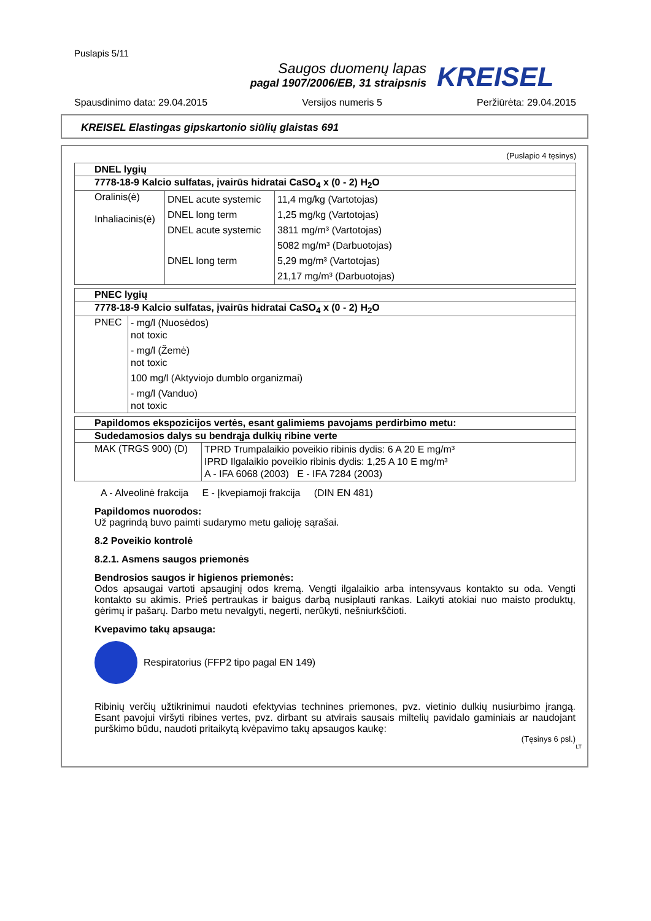Puslapis 5/11
Saugos duomenų lapas
pagal 1907/2006/EB, 31 straipsnis
KREISEL
Spausdinimo data: 29.04.2015 Versijos numeris 5 Peržiūrėta: 29.04.2015
KREISEL Elastingas gipskartonio siūlių glaistas 691
(Puslapio 4 tęsinys)
| DNEL lygių | | |
| 7778-18-9 Kalcio sulfatas, įvairūs hidratai CaSO<sub>4</sub> x (0 - 2) H<sub>2</sub>O | | |
| Oralinis(ė) Inhaliacinis(ė) | DNEL acute systemic DNEL long term DNEL acute systemic DNEL long term | 11,4 mg/kg (Vartotojas) 1,25 mg/kg (Vartotojas) 3811 mg/m³ (Vartotojas) 5082 mg/m³ (Darbuotojas) 5,29 mg/m³ (Vartotojas) 21,17 mg/m³ (Darbuotojas) |
| PNEC lygių | |
| 7778-18-9 Kalcio sulfatas, įvairūs hidratai CaSO<sub>4</sub> x (0 - 2) H<sub>2</sub>O | |
| PNEC | - mg/l (Nuosėdos) not toxic - mg/l (Žemė) not toxic 100 mg/l (Aktyviojo dumblo organizmai) - mg/l (Vanduo) not toxic |
| Papildomos ekspozicijos vertės, esant galimiems pavojams perdirbimo metu: | |
| Sudedamosios dalys su bendrąja dulkių ribine verte | |
| MAK (TRGS 900) (D) | TPRD Trumpalaikio poveikio ribinis dydis: 6 A 20 E mg/m³ IPRD Ilgalaikio poveikio ribinis dydis: 1,25 A 10 E mg/m³ A - IFA 6068 (2003) E - IFA 7284 (2003) |
A - Alveolinė frakcija E - Įkvepiamoji frakcija (DIN EN 481)
Papildomos nuorodos:
Už pagrindą buvo paimti sudarymo metu galioję sąrašai.
8.2 Poveikio kontrolė
8.2.1. Asmens saugos priemonės
Bendrosios saugos ir higienos priemonės:
Odos apsaugai vartoti apsauginį odos kremą. Vengti ilgalaikio arba intensyvaus kontakto su oda. Vengti kontakto su akimis. Prieš pertraukas ir baigus darbą nusiplauti rankas. Laikyti atokiai nuo maisto produktų, gėrimų ir pašarų. Darbo metu nevalgyti, negerti, nerūkyti, nešniurkščioti.
Kvepavimo takų apsauga:
Respiratorius (FFP2 tipo pagal EN 149)
Ribinių verčių užtikrinimui naudoti efektyvias technines priemones, pvz. vietinio dulkių nusiurbimo įrangą. Esant pavojui viršyti ribines vertes, pvz. dirbant su atvirais sausais miltelių pavidalo gaminiais ar naudojant purškimo būdu, naudoti pritaikytą kvėpavimo takų apsaugos kaukę:
(Tęsinys 6 psl.)
LT